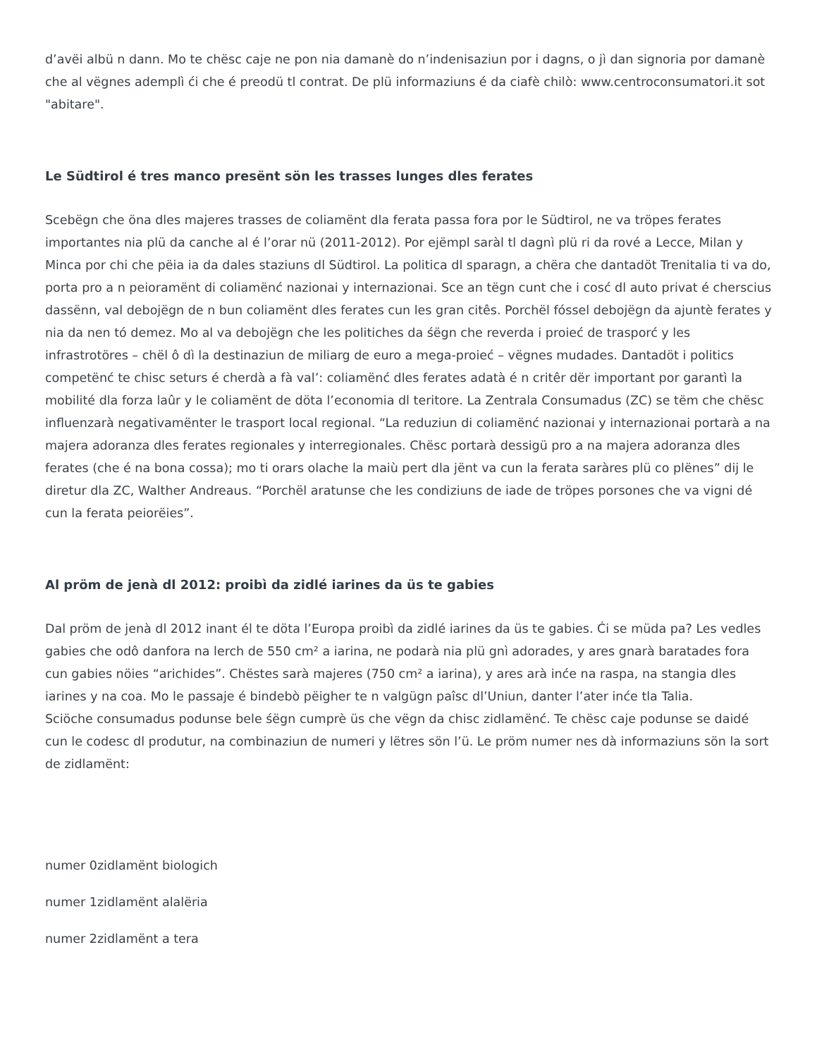d’avëi albü n dann. Mo te chësc caje ne pon nia damanè do n’indenisaziun por i dagns, o jì dan signoria por damanè che al vëgnes ademplì ći che é preodü tl contrat. De plü informaziuns é da ciafè chilò: www.centroconsumatori.it sot "abitare".
Le Südtirol é tres manco presënt sön les trasses lunges dles ferates
Scebëgn che öna dles majeres trasses de coliamënt dla ferata passa fora por le Südtirol, ne va tröpes ferates importantes nia plü da canche al é l’orar nü (2011-2012). Por ejëmpl saràl tl dagnì plü ri da rové a Lecce, Milan y Minca por chi che pëia ia da dales staziuns dl Südtirol. La politica dl sparagn, a chëra che dantadöt Trenitalia ti va do, porta pro a n peioramënt di coliamënć nazionai y internazionai. Sce an tëgn cunt che i cosć dl auto privat é cherscius dassënn, val debojëgn de n bun coliamënt dles ferates cun les gran citês. Porchël fóssel debojëgn da ajuntè ferates y nia da nen tó demez. Mo al va debojëgn che les politiches da śëgn che reverda i proieć de trasporć y les infrastrotöres – chël ô dì la destinaziun de miliarg de euro a mega-proieć – vëgnes mudades. Dantadöt i politics competënć te chisc seturs é cherdà a fà val’: coliamënć dles ferates adatà é n critêr dër important por garantì la mobilité dla forza laûr y le coliamënt de döta l’economia dl teritore. La Zentrala Consumadus (ZC) se tëm che chësc influenzarà negativamënter le trasport local regional. “La reduziun di coliamënć nazionai y internazionai portarà a na majera adoranza dles ferates regionales y interregionales. Chësc portarà dessigü pro a na majera adoranza dles ferates (che é na bona cossa); mo ti orars olache la maiù pert dla jënt va cun la ferata saràres plü co plënes” dij le diretur dla ZC, Walther Andreaus. “Porchël aratunse che les condiziuns de iade de tröpes porsones che va vigni dé cun la ferata peiorëies”.
Al pröm de jenà dl 2012: proibì da zidlé iarines da üs te gabies
Dal pröm de jenà dl 2012 inant él te döta l’Europa proibì da zidlé iarines da üs te gabies. Ći se müda pa? Les vedles gabies che odô danfora na lerch de 550 cm² a iarina, ne podarà nia plü gnì adorades, y ares gnarà baratades fora cun gabies nöies “arichides”. Chëstes sarà majeres (750 cm² a iarina), y ares arà inće na raspa, na stangia dles iarines y na coa. Mo le passaje é bindebò pëigher te n valgügn paîsc dl’Uniun, danter l’ater inće tla Talia.
Sciöche consumadus podunse bele śëgn cumprè üs che vëgn da chisc zidlamënć. Te chësc caje podunse se daidé cun le codesc dl produtur, na combinaziun de numeri y lëtres sön l’ü. Le pröm numer nes dà informaziuns sön la sort de zidlamënt:
numer 0zidlamënt biologich
numer 1zidlamënt alalëria
numer 2zidlamënt a tera